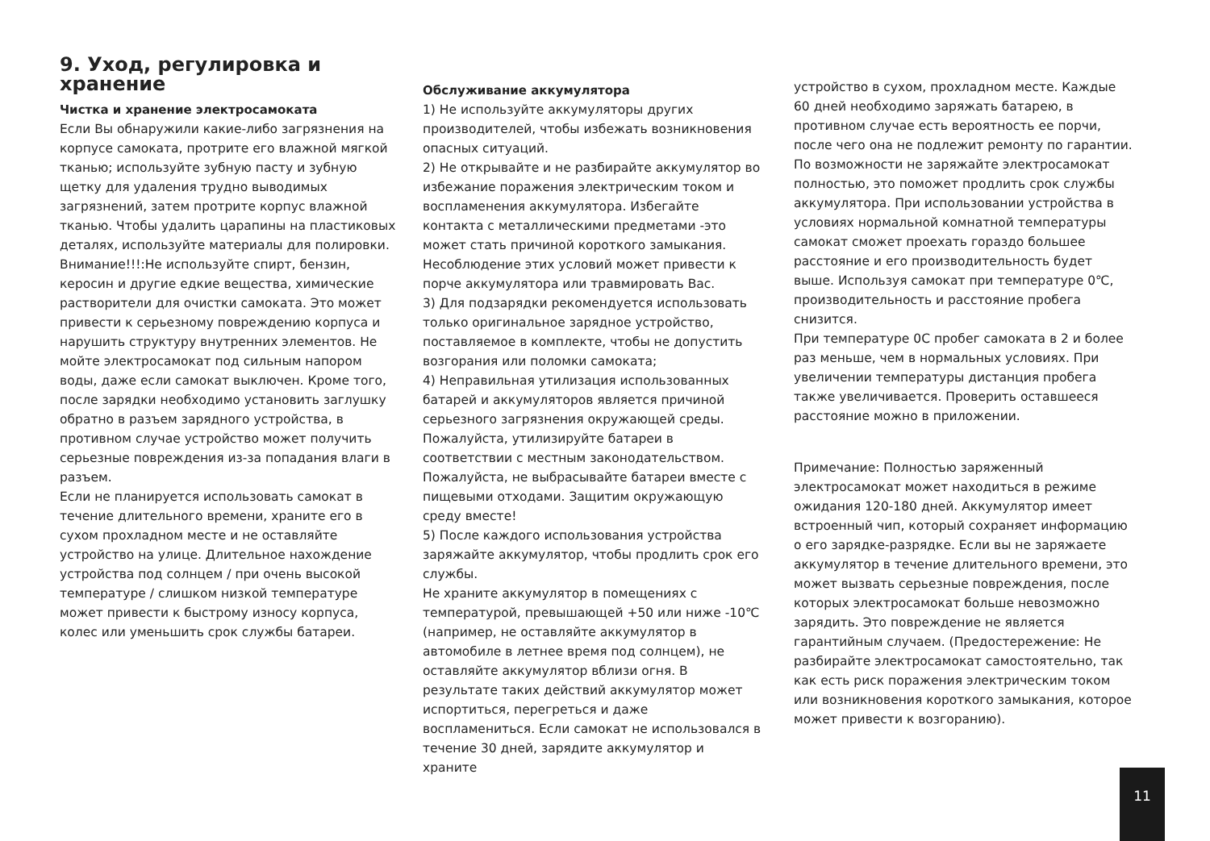9. Уход, регулировка и хранение
Чистка и хранение электросамоката
Если Вы обнаружили какие-либо загрязнения на корпусе самоката, протрите его влажной мягкой тканью; используйте зубную пасту и зубную щетку для удаления трудно выводимых загрязнений, затем протрите корпус влажной тканью. Чтобы удалить царапины на пластиковых деталях, используйте материалы для полировки. Внимание!!!:Не используйте спирт, бензин, керосин и другие едкие вещества, химические растворители для очистки самоката. Это может привести к серьезному повреждению корпуса и нарушить структуру внутренних элементов. Не мойте электросамокат под сильным напором воды, даже если самокат выключен. Кроме того, после зарядки необходимо установить заглушку обратно в разъем зарядного устройства, в противном случае устройство может получить серьезные повреждения из-за попадания влаги в разъем.
Если не планируется использовать самокат в течение длительного времени, храните его в сухом прохладном месте и не оставляйте устройство на улице. Длительное нахождение устройства под солнцем / при очень высокой температуре / слишком низкой температуре может привести к быстрому износу корпуса, колес или уменьшить срок службы батареи.
Обслуживание аккумулятора
1) Не используйте аккумуляторы других производителей, чтобы избежать возникновения опасных ситуаций.
2) Не открывайте и не разбирайте аккумулятор во избежание поражения электрическим током и воспламенения аккумулятора. Избегайте контакта с металлическими предметами -это может стать причиной короткого замыкания. Несоблюдение этих условий может привести к порче аккумулятора или травмировать Вас.
3) Для подзарядки рекомендуется использовать только оригинальное зарядное устройство, поставляемое в комплекте, чтобы не допустить возгорания или поломки самоката;
4) Неправильная утилизация использованных батарей и аккумуляторов является причиной серьезного загрязнения окружающей среды. Пожалуйста, утилизируйте батареи в соответствии с местным законодательством. Пожалуйста, не выбрасывайте батареи вместе с пищевыми отходами. Защитим окружающую среду вместе!
5) После каждого использования устройства заряжайте аккумулятор, чтобы продлить срок его службы.
Не храните аккумулятор в помещениях с температурой, превышающей +50 или ниже -10℃ (например, не оставляйте аккумулятор в автомобиле в летнее время под солнцем), не оставляйте аккумулятор вблизи огня. В результате таких действий аккумулятор может испортиться, перегреться и даже воспламениться. Если самокат не использовался в течение 30 дней, зарядите аккумулятор и храните
устройство в сухом, прохладном месте. Каждые 60 дней необходимо заряжать батарею, в противном случае есть вероятность ее порчи, после чего она не подлежит ремонту по гарантии.
По возможности не заряжайте электросамокат полностью, это поможет продлить срок службы аккумулятора. При использовании устройства в условиях нормальной комнатной температуры самокат сможет проехать гораздо большее расстояние и его производительность будет выше. Используя самокат при температуре 0℃, производительность и расстояние пробега снизится.
При температуре 0С пробег самоката в 2 и более раз меньше, чем в нормальных условиях. При увеличении температуры дистанция пробега также увеличивается. Проверить оставшееся расстояние можно в приложении.
Примечание: Полностью заряженный электросамокат может находиться в режиме ожидания 120-180 дней. Аккумулятор имеет встроенный чип, который сохраняет информацию о его зарядке-разрядке. Если вы не заряжаете аккумулятор в течение длительного времени, это может вызвать серьезные повреждения, после которых электросамокат больше невозможно зарядить. Это повреждение не является гарантийным случаем. (Предостережение: Не разбирайте электросамокат самостоятельно, так как есть риск поражения электрическим током или возникновения короткого замыкания, которое может привести к возгоранию).
11